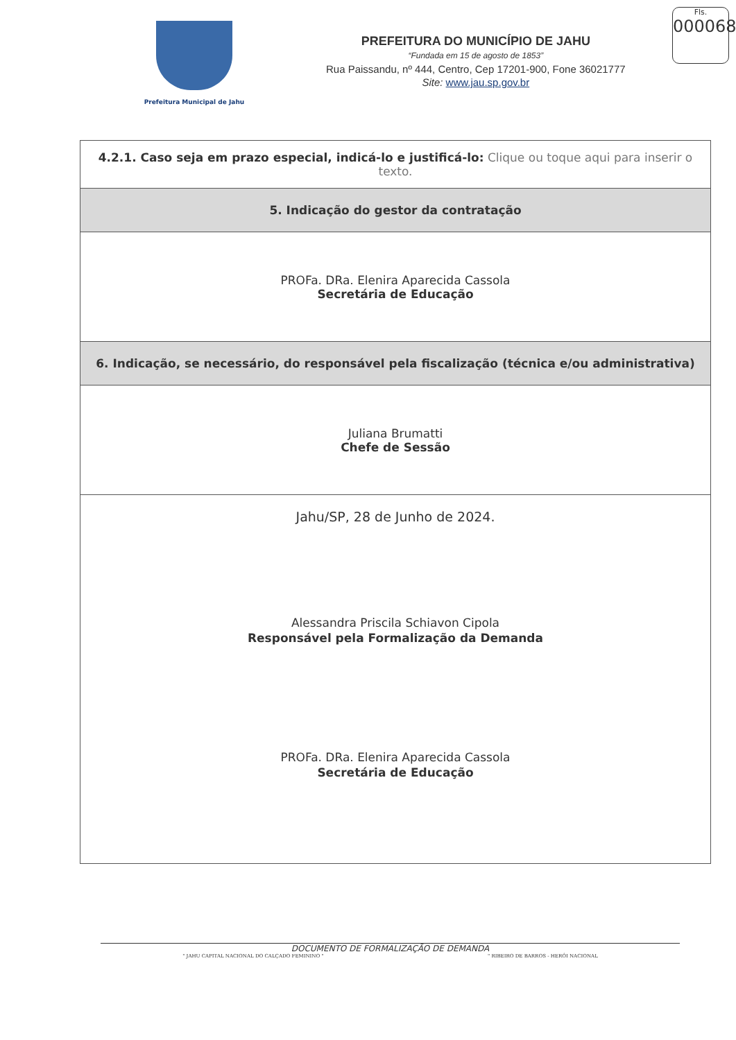Prefeitura Municipal de Jahu
PREFEITURA DO MUNICÍPIO DE JAHU
“Fundada em 15 de agosto de 1853”
Rua Paissandu, nº 444, Centro, Cep 17201-900, Fone 36021777
Site: www.jau.sp.gov.br
Fls.
000068
| 4.2.1. Caso seja em prazo especial, indicá-lo e justificá-lo: Clique ou toque aqui para inserir o texto. |
| 5. Indicação do gestor da contratação |
| PROFa. DRa. Elenira Aparecida Cassola Secretária de Educação |
| 6. Indicação, se necessário, do responsável pela fiscalização (técnica e/ou administrativa) |
| Juliana Brumatti Chefe de Sessão |
| Jahu/SP, 28 de Junho de 2024. Alessandra Priscila Schiavon Cipola Responsável pela Formalização da Demanda PROFa. DRa. Elenira Aparecida Cassola Secretária de Educação |
DOCUMENTO DE FORMALIZAÇÃO DE DEMANDA
" JAHU CAPITAL NACIONAL DO CALÇADO FEMININO " " RIBEIRO DE BARROS - HERÓI NACIONAL